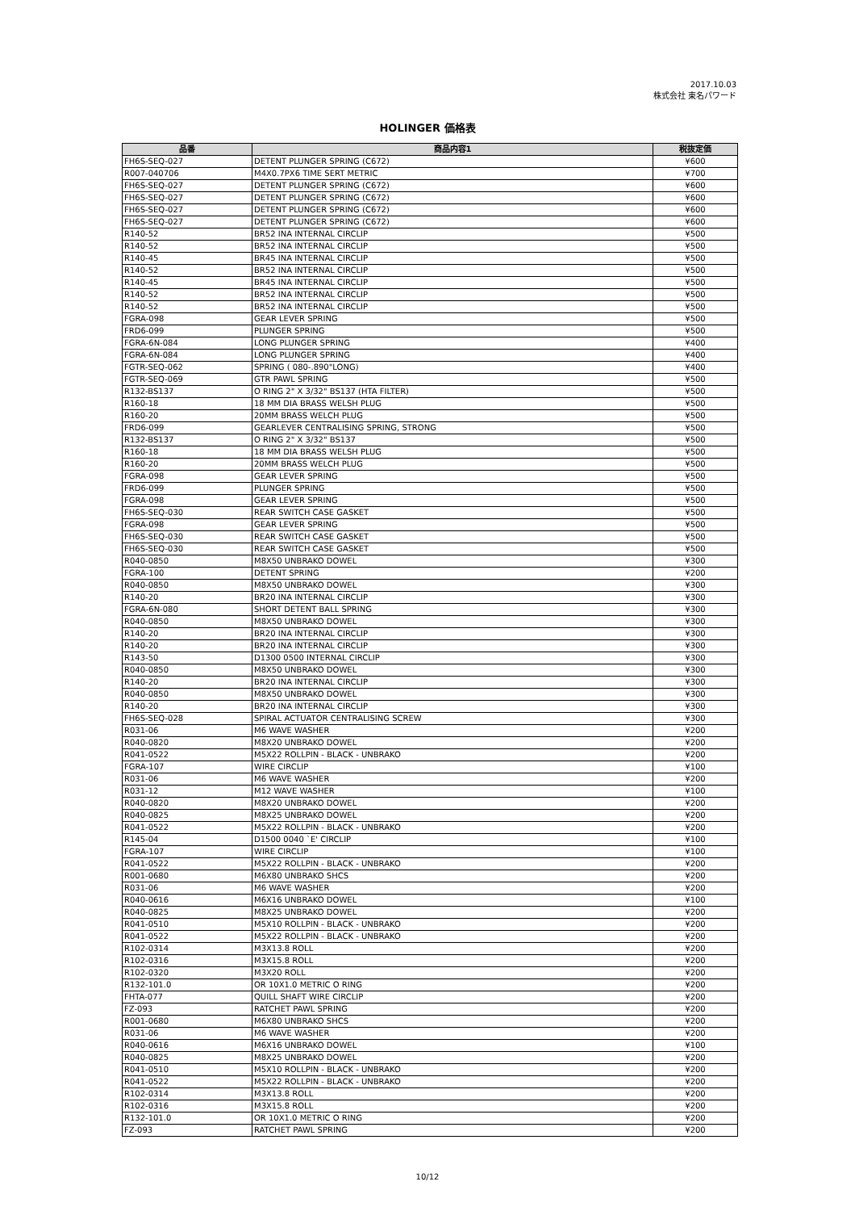2017.10.03
株式会社 東名パワード
HOLINGER 価格表
| 品番 | 商品内容1 | 税抜定価 |
| --- | --- | --- |
| FH6S-SEQ-027 | DETENT PLUNGER SPRING (C672) | ¥600 |
| R007-040706 | M4X0.7PX6 TIME SERT METRIC | ¥700 |
| FH6S-SEQ-027 | DETENT PLUNGER SPRING (C672) | ¥600 |
| FH6S-SEQ-027 | DETENT PLUNGER SPRING (C672) | ¥600 |
| FH6S-SEQ-027 | DETENT PLUNGER SPRING (C672) | ¥600 |
| FH6S-SEQ-027 | DETENT PLUNGER SPRING (C672) | ¥600 |
| R140-52 | BR52 INA INTERNAL CIRCLIP | ¥500 |
| R140-52 | BR52 INA INTERNAL CIRCLIP | ¥500 |
| R140-45 | BR45 INA INTERNAL CIRCLIP | ¥500 |
| R140-52 | BR52 INA INTERNAL CIRCLIP | ¥500 |
| R140-45 | BR45 INA INTERNAL CIRCLIP | ¥500 |
| R140-52 | BR52 INA INTERNAL CIRCLIP | ¥500 |
| R140-52 | BR52 INA INTERNAL CIRCLIP | ¥500 |
| FGRA-098 | GEAR LEVER SPRING | ¥500 |
| FRD6-099 | PLUNGER SPRING | ¥500 |
| FGRA-6N-084 | LONG PLUNGER SPRING | ¥400 |
| FGRA-6N-084 | LONG PLUNGER SPRING | ¥400 |
| FGTR-SEQ-062 | SPRING ( 080-.890"LONG) | ¥400 |
| FGTR-SEQ-069 | GTR PAWL SPRING | ¥500 |
| R132-BS137 | O RING 2" X 3/32" BS137 (HTA FILTER) | ¥500 |
| R160-18 | 18 MM DIA BRASS WELSH PLUG | ¥500 |
| R160-20 | 20MM BRASS WELCH PLUG | ¥500 |
| FRD6-099 | GEARLEVER CENTRALISING SPRING, STRONG | ¥500 |
| R132-BS137 | O RING 2" X 3/32" BS137 | ¥500 |
| R160-18 | 18 MM DIA BRASS WELSH PLUG | ¥500 |
| R160-20 | 20MM BRASS WELCH PLUG | ¥500 |
| FGRA-098 | GEAR LEVER SPRING | ¥500 |
| FRD6-099 | PLUNGER SPRING | ¥500 |
| FGRA-098 | GEAR LEVER SPRING | ¥500 |
| FH6S-SEQ-030 | REAR SWITCH CASE GASKET | ¥500 |
| FGRA-098 | GEAR LEVER SPRING | ¥500 |
| FH6S-SEQ-030 | REAR SWITCH CASE GASKET | ¥500 |
| FH6S-SEQ-030 | REAR SWITCH CASE GASKET | ¥500 |
| R040-0850 | M8X50 UNBRAKO DOWEL | ¥300 |
| FGRA-100 | DETENT SPRING | ¥200 |
| R040-0850 | M8X50 UNBRAKO DOWEL | ¥300 |
| R140-20 | BR20 INA INTERNAL CIRCLIP | ¥300 |
| FGRA-6N-080 | SHORT DETENT BALL SPRING | ¥300 |
| R040-0850 | M8X50 UNBRAKO DOWEL | ¥300 |
| R140-20 | BR20 INA INTERNAL CIRCLIP | ¥300 |
| R140-20 | BR20 INA INTERNAL CIRCLIP | ¥300 |
| R143-50 | D1300 0500 INTERNAL CIRCLIP | ¥300 |
| R040-0850 | M8X50 UNBRAKO DOWEL | ¥300 |
| R140-20 | BR20 INA INTERNAL CIRCLIP | ¥300 |
| R040-0850 | M8X50 UNBRAKO DOWEL | ¥300 |
| R140-20 | BR20 INA INTERNAL CIRCLIP | ¥300 |
| FH6S-SEQ-028 | SPIRAL ACTUATOR CENTRALISING SCREW | ¥300 |
| R031-06 | M6 WAVE WASHER | ¥200 |
| R040-0820 | M8X20 UNBRAKO DOWEL | ¥200 |
| R041-0522 | M5X22 ROLLPIN - BLACK - UNBRAKO | ¥200 |
| FGRA-107 | WIRE CIRCLIP | ¥100 |
| R031-06 | M6 WAVE WASHER | ¥200 |
| R031-12 | M12 WAVE WASHER | ¥100 |
| R040-0820 | M8X20 UNBRAKO DOWEL | ¥200 |
| R040-0825 | M8X25 UNBRAKO DOWEL | ¥200 |
| R041-0522 | M5X22 ROLLPIN - BLACK - UNBRAKO | ¥200 |
| R145-04 | D1500 0040 `E' CIRCLIP | ¥100 |
| FGRA-107 | WIRE CIRCLIP | ¥100 |
| R041-0522 | M5X22 ROLLPIN - BLACK - UNBRAKO | ¥200 |
| R001-0680 | M6X80 UNBRAKO SHCS | ¥200 |
| R031-06 | M6 WAVE WASHER | ¥200 |
| R040-0616 | M6X16 UNBRAKO DOWEL | ¥100 |
| R040-0825 | M8X25 UNBRAKO DOWEL | ¥200 |
| R041-0510 | M5X10 ROLLPIN - BLACK - UNBRAKO | ¥200 |
| R041-0522 | M5X22 ROLLPIN - BLACK - UNBRAKO | ¥200 |
| R102-0314 | M3X13.8 ROLL | ¥200 |
| R102-0316 | M3X15.8 ROLL | ¥200 |
| R102-0320 | M3X20 ROLL | ¥200 |
| R132-101.0 | OR 10X1.0 METRIC O RING | ¥200 |
| FHTA-077 | QUILL SHAFT WIRE CIRCLIP | ¥200 |
| FZ-093 | RATCHET PAWL SPRING | ¥200 |
| R001-0680 | M6X80 UNBRAKO SHCS | ¥200 |
| R031-06 | M6 WAVE WASHER | ¥200 |
| R040-0616 | M6X16 UNBRAKO DOWEL | ¥100 |
| R040-0825 | M8X25 UNBRAKO DOWEL | ¥200 |
| R041-0510 | M5X10 ROLLPIN - BLACK - UNBRAKO | ¥200 |
| R041-0522 | M5X22 ROLLPIN - BLACK - UNBRAKO | ¥200 |
| R102-0314 | M3X13.8 ROLL | ¥200 |
| R102-0316 | M3X15.8 ROLL | ¥200 |
| R132-101.0 | OR 10X1.0 METRIC O RING | ¥200 |
| FZ-093 | RATCHET PAWL SPRING | ¥200 |
10/12